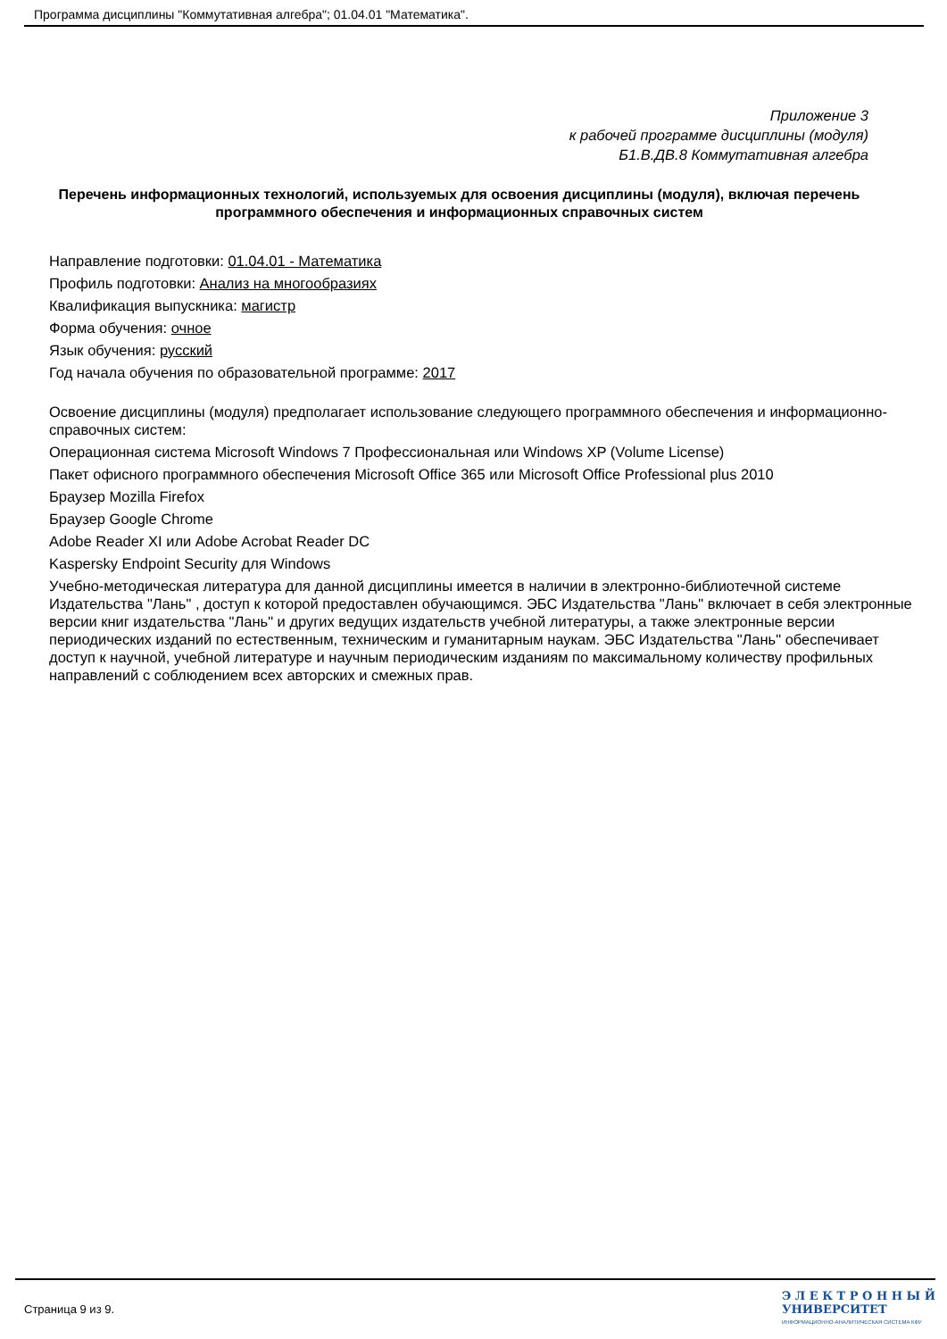Программа дисциплины "Коммутативная алгебра"; 01.04.01 "Математика".
Приложение 3
к рабочей программе дисциплины (модуля)
Б1.В.ДВ.8 Коммутативная алгебра
Перечень информационных технологий, используемых для освоения дисциплины (модуля), включая перечень программного обеспечения и информационных справочных систем
Направление подготовки: 01.04.01 - Математика
Профиль подготовки: Анализ на многообразиях
Квалификация выпускника: магистр
Форма обучения: очное
Язык обучения: русский
Год начала обучения по образовательной программе: 2017
Освоение дисциплины (модуля) предполагает использование следующего программного обеспечения и информационно-справочных систем:
Операционная система Microsoft Windows 7 Профессиональная или Windows XP (Volume License)
Пакет офисного программного обеспечения Microsoft Office 365 или Microsoft Office Professional plus 2010
Браузер Mozilla Firefox
Браузер Google Chrome
Adobe Reader XI или Adobe Acrobat Reader DC
Kaspersky Endpoint Security для Windows
Учебно-методическая литература для данной дисциплины имеется в наличии в электронно-библиотечной системе Издательства "Лань" , доступ к которой предоставлен обучающимся. ЭБС Издательства "Лань" включает в себя электронные версии книг издательства "Лань" и других ведущих издательств учебной литературы, а также электронные версии периодических изданий по естественным, техническим и гуманитарным наукам. ЭБС Издательства "Лань" обеспечивает доступ к научной, учебной литературе и научным периодическим изданиям по максимальному количеству профильных направлений с соблюдением всех авторских и смежных прав.
Страница 9 из 9.
Э Л Е К Т Р О Н Н Ы Й
УНИВЕРСИТЕТ
ИНФОРМАЦИОННО-АНАЛИТИЧЕСКАЯ СИСТЕМА КФУ